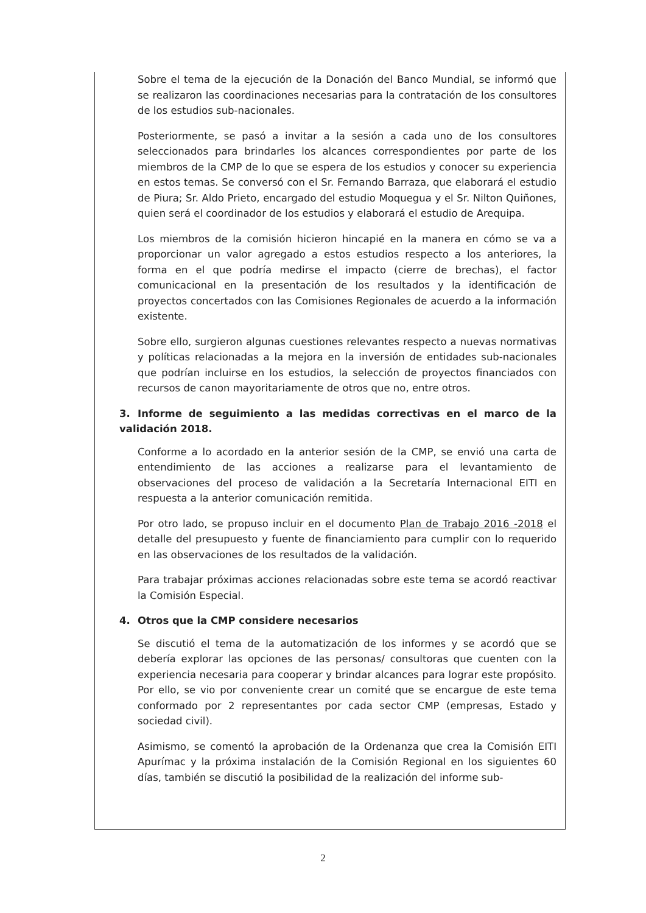Sobre el tema de la ejecución de la Donación del Banco Mundial, se informó que se realizaron las coordinaciones necesarias para la contratación de los consultores de los estudios sub-nacionales.
Posteriormente, se pasó a invitar a la sesión a cada uno de los consultores seleccionados para brindarles los alcances correspondientes por parte de los miembros de la CMP de lo que se espera de los estudios y conocer su experiencia en estos temas. Se conversó con el Sr. Fernando Barraza, que elaborará el estudio de Piura; Sr. Aldo Prieto, encargado del estudio Moquegua y el Sr. Nilton Quiñones, quien será el coordinador de los estudios y elaborará el estudio de Arequipa.
Los miembros de la comisión hicieron hincapié en la manera en cómo se va a proporcionar un valor agregado a estos estudios respecto a los anteriores, la forma en el que podría medirse el impacto (cierre de brechas), el factor comunicacional en la presentación de los resultados y la identificación de proyectos concertados con las Comisiones Regionales de acuerdo a la información existente.
Sobre ello, surgieron algunas cuestiones relevantes respecto a nuevas normativas y políticas relacionadas a la mejora en la inversión de entidades sub-nacionales que podrían incluirse en los estudios, la selección de proyectos financiados con recursos de canon mayoritariamente de otros que no, entre otros.
3. Informe de seguimiento a las medidas correctivas en el marco de la validación 2018.
Conforme a lo acordado en la anterior sesión de la CMP, se envió una carta de entendimiento de las acciones a realizarse para el levantamiento de observaciones del proceso de validación a la Secretaría Internacional EITI en respuesta a la anterior comunicación remitida.
Por otro lado, se propuso incluir en el documento Plan de Trabajo 2016 -2018 el detalle del presupuesto y fuente de financiamiento para cumplir con lo requerido en las observaciones de los resultados de la validación.
Para trabajar próximas acciones relacionadas sobre este tema se acordó reactivar la Comisión Especial.
4. Otros que la CMP considere necesarios
Se discutió el tema de la automatización de los informes y se acordó que se debería explorar las opciones de las personas/ consultoras que cuenten con la experiencia necesaria para cooperar y brindar alcances para lograr este propósito. Por ello, se vio por conveniente crear un comité que se encargue de este tema conformado por 2 representantes por cada sector CMP (empresas, Estado y sociedad civil).
Asimismo, se comentó la aprobación de la Ordenanza que crea la Comisión EITI Apurímac y la próxima instalación de la Comisión Regional en los siguientes 60 días, también se discutió la posibilidad de la realización del informe sub-
2